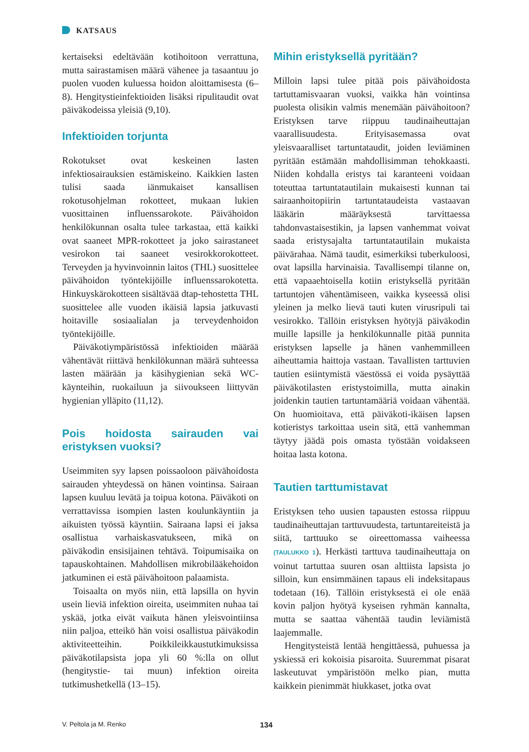KATSAUS
kertaiseksi edeltävään kotihoitoon verrattuna, mutta sairastamisen määrä vähenee ja tasaantuu jo puolen vuoden kuluessa hoidon aloittamisesta (6–8). Hengitystieinfektioiden lisäksi ripulitaudit ovat päiväkodeissa yleisiä (9,10).
Infektioiden torjunta
Rokotukset ovat keskeinen lasten infektiosairauksien estämiskeino. Kaikkien lasten tulisi saada iänmukaiset kansallisen rokotusohjelman rokotteet, mukaan lukien vuosittainen influenssarokote. Päivähoidon henkilökunnan osalta tulee tarkastaa, että kaikki ovat saaneet MPR-rokotteet ja joko sairastaneet vesirokon tai saaneet vesirokkorokotteet. Terveyden ja hyvinvoinnin laitos (THL) suosittelee päivähoidon työntekijöille influenssarokotetta. Hinkuyskärokotteen sisältävää dtap-tehostetta THL suosittelee alle vuoden ikäisiä lapsia jatkuvasti hoitaville sosiaalialan ja terveydenhoidon työntekijöille.
Päiväkotiympäristössä infektioiden määrää vähentävät riittävä henkilökunnan määrä suhteessa lasten määrään ja käsihygienian sekä WC-käynteihin, ruokailuun ja siivoukseen liittyvän hygienian ylläpito (11,12).
Pois hoidosta sairauden vai eristyksen vuoksi?
Useimmiten syy lapsen poissaoloon päivähoidosta sairauden yhteydessä on hänen vointinsa. Sairaan lapsen kuuluu levätä ja toipua kotona. Päiväkoti on verrattavissa isompien lasten koulunkäyntiin ja aikuisten työssä käyntiin. Sairaana lapsi ei jaksa osallistua varhaiskasvatukseen, mikä on päiväkodin ensisijainen tehtävä. Toipumisaika on tapauskohtainen. Mahdollisen mikrobilääkehoidon jatkuminen ei estä päivähoitoon palaamista.
Toisaalta on myös niin, että lapsilla on hyvin usein lieviä infektion oireita, useimmiten nuhaa tai yskää, jotka eivät vaikuta hänen yleisvointiinsa niin paljoa, etteikö hän voisi osallistua päiväkodin aktiviteetteihin. Poikkileikkaustutkimuksissa päiväkotilapsista jopa yli 60 %:lla on ollut (hengitystie- tai muun) infektion oireita tutkimushetkellä (13–15).
Mihin eristyksellä pyritään?
Milloin lapsi tulee pitää pois päivähoidosta tartuttamisvaaran vuoksi, vaikka hän vointinsa puolesta olisikin valmis menemään päivähoitoon? Eristyksen tarve riippuu taudinaiheuttajan vaarallisuudesta. Erityisasemassa ovat yleisvaaralliset tartuntataudit, joiden leviäminen pyritään estämään mahdollisimman tehokkaasti. Niiden kohdalla eristys tai karanteeni voidaan toteuttaa tartuntatautilain mukaisesti kunnan tai sairaanhoitopiirin tartuntataudeista vastaavan lääkärin määräyksestä tarvittaessa tahdonvastaisestikin, ja lapsen vanhemmat voivat saada eristysajalta tartuntatautilain mukaista päivärahaa. Nämä taudit, esimerkiksi tuberkuloosi, ovat lapsilla harvinaisia. Tavallisempi tilanne on, että vapaaehtoisella kotiin eristyksellä pyritään tartuntojen vähentämiseen, vaikka kyseessä olisi yleinen ja melko lievä tauti kuten virusripuli tai vesirokko. Tällöin eristyksen hyötyjä päiväkodin muille lapsille ja henkilökunnalle pitää punnita eristyksen lapselle ja hänen vanhemmilleen aiheuttamia haittoja vastaan. Tavallisten tarttuvien tautien esiintymistä väestössä ei voida pysäyttää päiväkotilasten eristystoimilla, mutta ainakin joidenkin tautien tartuntamääriä voidaan vähentää. On huomioitava, että päiväkoti-ikäisen lapsen kotieristys tarkoittaa usein sitä, että vanhemman täytyy jäädä pois omasta työstään voidakseen hoitaa lasta kotona.
Tautien tarttumistavat
Eristyksen teho uusien tapausten estossa riippuu taudinaiheuttajan tarttuvuudesta, tartuntareiteistä ja siitä, tarttuuko se oireettomassa vaiheessa (TAULUKKO 1). Herkästi tarttuva taudinaiheuttaja on voinut tartuttaa suuren osan alttiista lapsista jo silloin, kun ensimmäinen tapaus eli indeksitapaus todetaan (16). Tällöin eristyksestä ei ole enää kovin paljon hyötyä kyseisen ryhmän kannalta, mutta se saattaa vähentää taudin leviämistä laajemmalle.
Hengitysteistä lentää hengittäessä, puhuessa ja yskiessä eri kokoisia pisaroita. Suuremmat pisarat laskeutuvat ympäristöön melko pian, mutta kaikkein pienimmät hiukkaset, jotka ovat
V. Peltola ja M. Renko 134